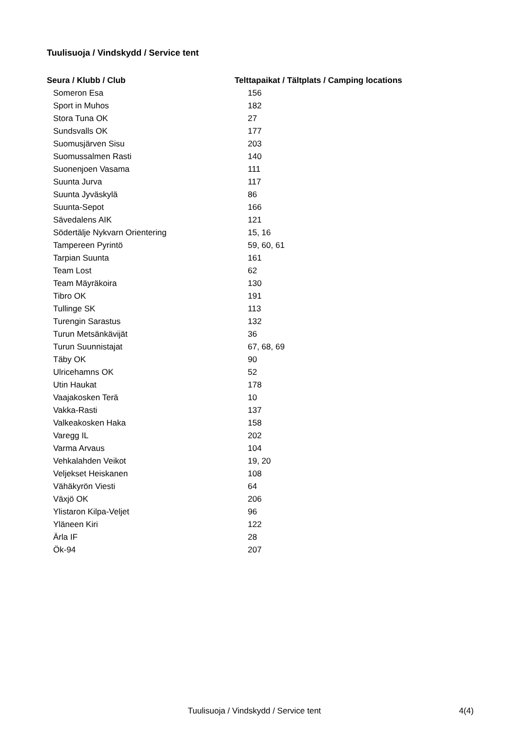Tuulisuoja / Vindskydd / Service tent
| Seura / Klubb / Club | Telttapaikat / Tältplats / Camping locations |
| --- | --- |
| Someron Esa | 156 |
| Sport in Muhos | 182 |
| Stora Tuna OK | 27 |
| Sundsvalls OK | 177 |
| Suomusjärven Sisu | 203 |
| Suomussalmen Rasti | 140 |
| Suonenjoen Vasama | 111 |
| Suunta Jurva | 117 |
| Suunta Jyväskylä | 86 |
| Suunta-Sepot | 166 |
| Sävedalens AIK | 121 |
| Södertälje Nykvarn Orientering | 15, 16 |
| Tampereen Pyrintö | 59, 60, 61 |
| Tarpian Suunta | 161 |
| Team Lost | 62 |
| Team Mäyräkoira | 130 |
| Tibro OK | 191 |
| Tullinge SK | 113 |
| Turengin Sarastus | 132 |
| Turun Metsänkävijät | 36 |
| Turun Suunnistajat | 67, 68, 69 |
| Täby OK | 90 |
| Ulricehamns OK | 52 |
| Utin Haukat | 178 |
| Vaajakosken Terä | 10 |
| Vakka-Rasti | 137 |
| Valkeakosken Haka | 158 |
| Varegg IL | 202 |
| Varma Arvaus | 104 |
| Vehkalahden Veikot | 19, 20 |
| Veljekset Heiskanen | 108 |
| Vähäkyrön Viesti | 64 |
| Växjö OK | 206 |
| Ylistaron Kilpa-Veljet | 96 |
| Yläneen Kiri | 122 |
| Ärla IF | 28 |
| Ök-94 | 207 |
Tuulisuoja / Vindskydd / Service tent 4(4)